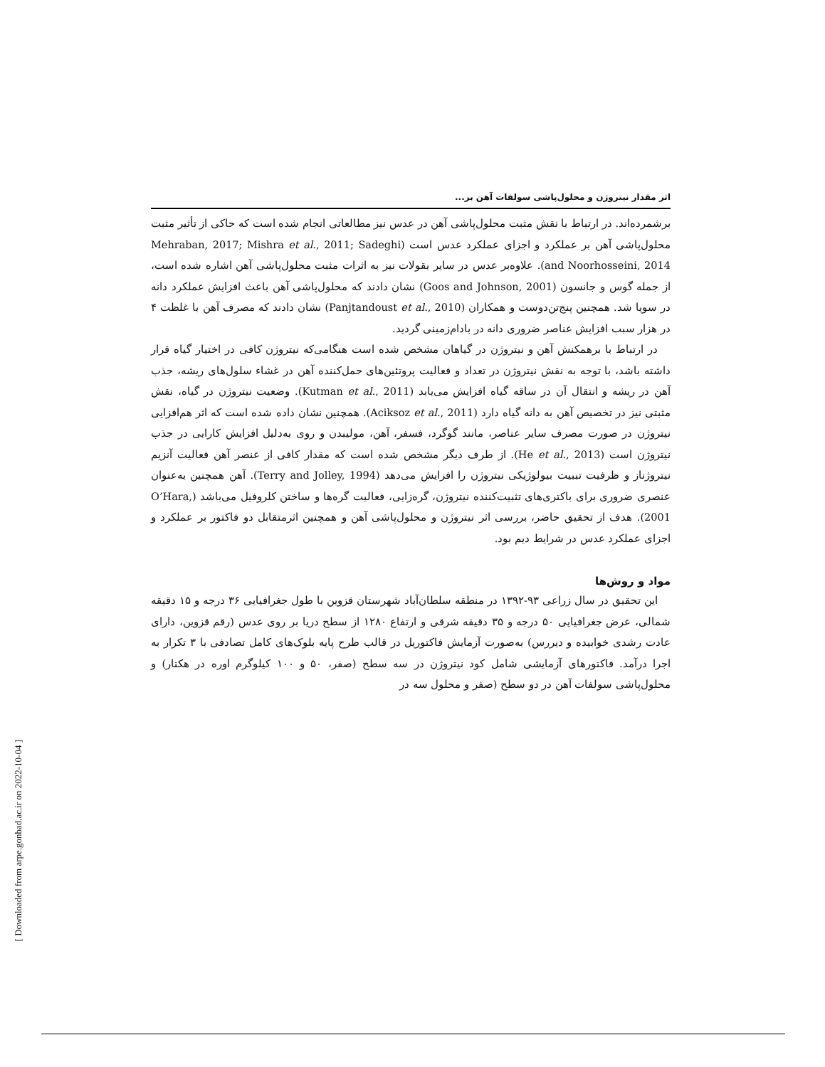اثر مقدار نیتروژن و محلول‌پاشی سولفات آهن بر...
برشمرده‌اند. در ارتباط با نقش مثبت محلول‌پاشی آهن در عدس نیز مطالعاتی انجام شده است که حاکی از تأثیر مثبت محلول‌پاشی آهن بر عملکرد و اجزای عملکرد عدس است (Mehraban, 2017; Mishra et al., 2011; Sadeghi and Noorhosseini, 2014). علاوه‌بر عدس در سایر بقولات نیز به اثرات مثبت محلول‌پاشی آهن اشاره شده است، از جمله گوس و جانسون (Goos and Johnson, 2001) نشان دادند که محلول‌پاشی آهن باعث افزایش عملکرد دانه در سویا شد. همچنین پنج‌تن‌دوست و همکاران (Panjtandoust et al., 2010) نشان دادند که مصرف آهن با غلظت ۴ در هزار سبب افزایش عناصر ضروری دانه در بادام‌زمینی گردید.
در ارتباط با برهمکنش آهن و نیتروژن در گیاهان مشخص شده است هنگامی‌که نیتروژن کافی در اختیار گیاه قرار داشته باشد، با توجه به نقش نیتروژن در تعداد و فعالیت پروتئین‌های حمل‌کننده آهن در غشاء سلول‌های ریشه، جذب آهن در ریشه و انتقال آن در ساقه گیاه افزایش می‌یابد (Kutman et al., 2011). وضعیت نیتروژن در گیاه، نقش مثبتی نیز در تخصیص آهن به دانه گیاه دارد (Aciksoz et al., 2011). همچنین نشان داده شده است که اثر هم‌افزایی نیتروژن در صورت مصرف سایر عناصر، مانند گوگرد، فسفر، آهن، مولیبدن و روی به‌دلیل افزایش کارایی در جذب نیتروژن است (He et al., 2013). از طرف دیگر مشخص شده است که مقدار کافی از عنصر آهن فعالیت آنزیم نیتروژناز و ظرفیت تببیت بیولوژیکی نیتروژن را افزایش می‌دهد (Terry and Jolley, 1994). آهن همچنین به‌عنوان عنصری ضروری برای باکتری‌های تثبیت‌کننده نیتروژن، گره‌زایی، فعالیت گره‌ها و ساختن کلروفیل می‌باشد (O’Hara, 2001). هدف از تحقیق حاضر، بررسی اثر نیتروژن و محلول‌پاشی آهن و همچنین اثرمتقابل دو فاکتور بر عملکرد و اجزای عملکرد عدس در شرایط دیم بود.
مواد و روش‌ها
این تحقیق در سال زراعی ۹۳-۱۳۹۲ در منطقه سلطان‌آباد شهرستان قزوین با طول جغرافیایی ۳۶ درجه و ۱۵ دقیقه شمالی، عرض جغرافیایی ۵۰ درجه و ۳۵ دقیقه شرقی و ارتفاع ۱۲۸۰ از سطح دریا بر روی عدس (رقم قزوین، دارای عادت رشدی خوابیده و دیررس) به‌صورت آزمایش فاکتوریل در قالب طرح پایه بلوک‌های کامل تصادفی با ۳ تکرار به اجرا درآمد. فاکتورهای آزمایشی شامل کود نیتروژن در سه سطح (صفر، ۵۰ و ۱۰۰ کیلوگرم اوره در هکتار) و محلول‌پاشی سولفات آهن در دو سطح (صفر و محلول سه در
[ Downloaded from arpe.gonbad.ac.ir on 2022-10-04 ]